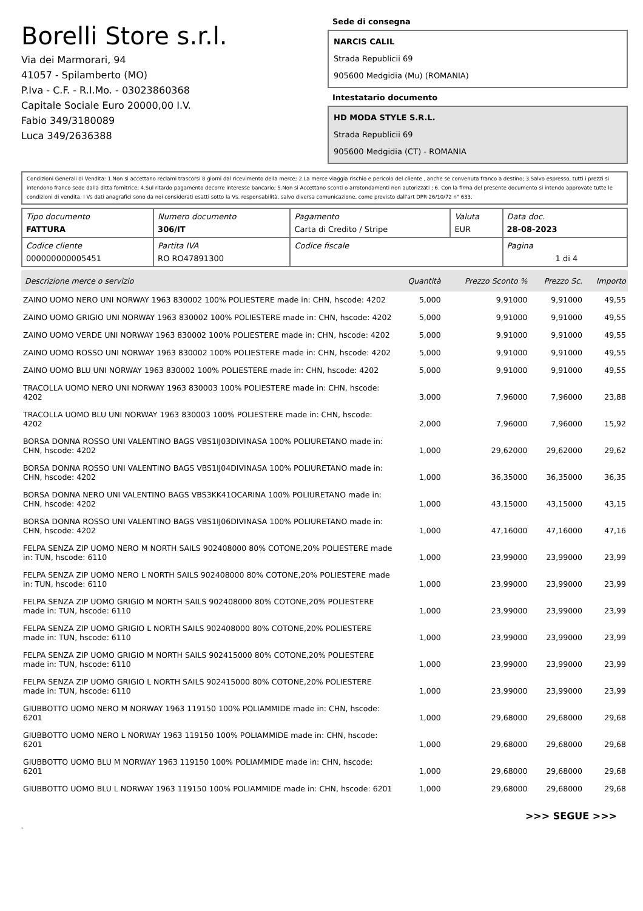Borelli Store s.r.l.
Via dei Marmorari, 94
41057 - Spilamberto (MO)
P.Iva - C.F. - R.I.Mo. - 03023860368
Capitale Sociale Euro 20000,00 I.V.
Fabio 349/3180089
Luca 349/2636388
Sede di consegna
NARCIS CALIL
Strada Republicii 69
905600 Medgidia (Mu) (ROMANIA)
Intestatario documento
HD MODA STYLE S.R.L.
Strada Republicii 69
905600 Medgidia (CT) - ROMANIA
Condizioni Generali di Vendita: 1.Non si accettano reclami trascorsi 8 giorni dal ricevimento della merce; 2.La merce viaggia rischio e pericolo del cliente , anche se convenuta franco a destino; 3.Salvo espresso, tutti i prezzi si intendono franco sede dalla ditta fornitrice; 4.Sul ritardo pagamento decorre interesse bancario; 5.Non si Accettano sconti o arrotondamenti non autorizzati ; 6. Con la firma del presente documento si intendo approvate tutte le condizioni di vendita. I Vs dati anagrafici sono da noi considerati esatti sotto la Vs. responsabilità, salvo diversa comunicazione, come previsto dall'art DPR 26/10/72 n° 633.
| Tipo documento FATTURA | Numero documento 306/IT | Pagamento Carta di Credito / Stripe | Valuta EUR | Data doc. 28-08-2023 |
| Codice cliente 000000000005451 | Partita IVA RO RO47891300 | Codice fiscale | | Pagina 1 di 4 |
| Descrizione merce o servizio | Quantità | Prezzo Sconto % | Prezzo Sc. | Importo |
| --- | --- | --- | --- | --- |
| ZAINO UOMO NERO UNI NORWAY 1963 830002 100% POLIESTERE made in: CHN, hscode: 4202 | 5,000 | 9,91000 | 9,91000 | 49,55 |
| ZAINO UOMO GRIGIO UNI NORWAY 1963 830002 100% POLIESTERE made in: CHN, hscode: 4202 | 5,000 | 9,91000 | 9,91000 | 49,55 |
| ZAINO UOMO VERDE UNI NORWAY 1963 830002 100% POLIESTERE made in: CHN, hscode: 4202 | 5,000 | 9,91000 | 9,91000 | 49,55 |
| ZAINO UOMO ROSSO UNI NORWAY 1963 830002 100% POLIESTERE made in: CHN, hscode: 4202 | 5,000 | 9,91000 | 9,91000 | 49,55 |
| ZAINO UOMO BLU UNI NORWAY 1963 830002 100% POLIESTERE made in: CHN, hscode: 4202 | 5,000 | 9,91000 | 9,91000 | 49,55 |
| TRACOLLA UOMO NERO UNI NORWAY 1963 830003 100% POLIESTERE made in: CHN, hscode: 4202 | 3,000 | 7,96000 | 7,96000 | 23,88 |
| TRACOLLA UOMO BLU UNI NORWAY 1963 830003 100% POLIESTERE made in: CHN, hscode: 4202 | 2,000 | 7,96000 | 7,96000 | 15,92 |
| BORSA DONNA ROSSO UNI VALENTINO BAGS VBS1IJ03DIVINASA 100% POLIURETANO made in: CHN, hscode: 4202 | 1,000 | 29,62000 | 29,62000 | 29,62 |
| BORSA DONNA ROSSO UNI VALENTINO BAGS VBS1IJ04DIVINASA 100% POLIURETANO made in: CHN, hscode: 4202 | 1,000 | 36,35000 | 36,35000 | 36,35 |
| BORSA DONNA NERO UNI VALENTINO BAGS VBS3KK41OCARINA 100% POLIURETANO made in: CHN, hscode: 4202 | 1,000 | 43,15000 | 43,15000 | 43,15 |
| BORSA DONNA ROSSO UNI VALENTINO BAGS VBS1IJ06DIVINASA 100% POLIURETANO made in: CHN, hscode: 4202 | 1,000 | 47,16000 | 47,16000 | 47,16 |
| FELPA SENZA ZIP UOMO NERO M NORTH SAILS 902408000 80% COTONE,20% POLIESTERE made in: TUN, hscode: 6110 | 1,000 | 23,99000 | 23,99000 | 23,99 |
| FELPA SENZA ZIP UOMO NERO L NORTH SAILS 902408000 80% COTONE,20% POLIESTERE made in: TUN, hscode: 6110 | 1,000 | 23,99000 | 23,99000 | 23,99 |
| FELPA SENZA ZIP UOMO GRIGIO M NORTH SAILS 902408000 80% COTONE,20% POLIESTERE made in: TUN, hscode: 6110 | 1,000 | 23,99000 | 23,99000 | 23,99 |
| FELPA SENZA ZIP UOMO GRIGIO L NORTH SAILS 902408000 80% COTONE,20% POLIESTERE made in: TUN, hscode: 6110 | 1,000 | 23,99000 | 23,99000 | 23,99 |
| FELPA SENZA ZIP UOMO GRIGIO M NORTH SAILS 902415000 80% COTONE,20% POLIESTERE made in: TUN, hscode: 6110 | 1,000 | 23,99000 | 23,99000 | 23,99 |
| FELPA SENZA ZIP UOMO GRIGIO L NORTH SAILS 902415000 80% COTONE,20% POLIESTERE made in: TUN, hscode: 6110 | 1,000 | 23,99000 | 23,99000 | 23,99 |
| GIUBBOTTO UOMO NERO M NORWAY 1963 119150 100% POLIAMMIDE made in: CHN, hscode: 6201 | 1,000 | 29,68000 | 29,68000 | 29,68 |
| GIUBBOTTO UOMO NERO L NORWAY 1963 119150 100% POLIAMMIDE made in: CHN, hscode: 6201 | 1,000 | 29,68000 | 29,68000 | 29,68 |
| GIUBBOTTO UOMO BLU M NORWAY 1963 119150 100% POLIAMMIDE made in: CHN, hscode: 6201 | 1,000 | 29,68000 | 29,68000 | 29,68 |
| GIUBBOTTO UOMO BLU L NORWAY 1963 119150 100% POLIAMMIDE made in: CHN, hscode: 6201 | 1,000 | 29,68000 | 29,68000 | 29,68 |
>>> SEGUE >>>
-